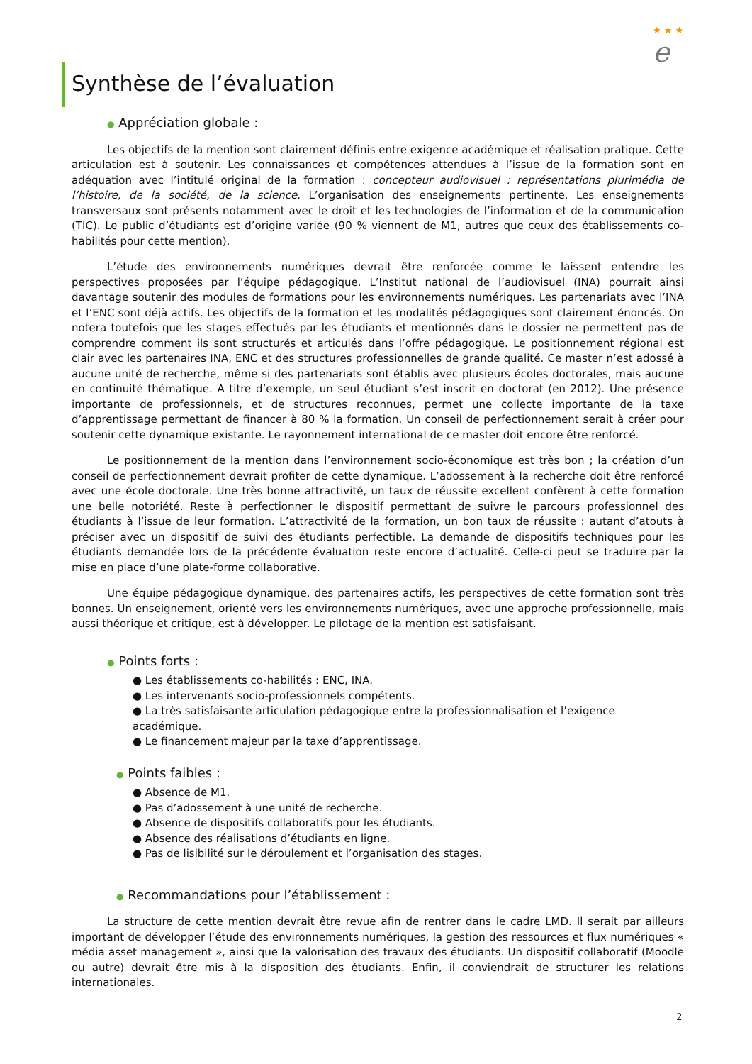★ ★ ★ e
Synthèse de l’évaluation
● Appréciation globale :
Les objectifs de la mention sont clairement définis entre exigence académique et réalisation pratique. Cette articulation est à soutenir. Les connaissances et compétences attendues à l’issue de la formation sont en adéquation avec l’intitulé original de la formation : concepteur audiovisuel : représentations plurimédia de l’histoire, de la société, de la science. L’organisation des enseignements pertinente. Les enseignements transversaux sont présents notamment avec le droit et les technologies de l’information et de la communication (TIC). Le public d’étudiants est d’origine variée (90 % viennent de M1, autres que ceux des établissements co-habilités pour cette mention).
L’étude des environnements numériques devrait être renforcée comme le laissent entendre les perspectives proposées par l’équipe pédagogique. L’Institut national de l’audiovisuel (INA) pourrait ainsi davantage soutenir des modules de formations pour les environnements numériques. Les partenariats avec l’INA et l’ENC sont déjà actifs. Les objectifs de la formation et les modalités pédagogiques sont clairement énoncés. On notera toutefois que les stages effectués par les étudiants et mentionnés dans le dossier ne permettent pas de comprendre comment ils sont structurés et articulés dans l’offre pédagogique. Le positionnement régional est clair avec les partenaires INA, ENC et des structures professionnelles de grande qualité. Ce master n’est adossé à aucune unité de recherche, même si des partenariats sont établis avec plusieurs écoles doctorales, mais aucune en continuité thématique. A titre d’exemple, un seul étudiant s’est inscrit en doctorat (en 2012). Une présence importante de professionnels, et de structures reconnues, permet une collecte importante de la taxe d’apprentissage permettant de financer à 80 % la formation. Un conseil de perfectionnement serait à créer pour soutenir cette dynamique existante. Le rayonnement international de ce master doit encore être renforcé.
Le positionnement de la mention dans l’environnement socio-économique est très bon ; la création d’un conseil de perfectionnement devrait profiter de cette dynamique. L’adossement à la recherche doit être renforcé avec une école doctorale. Une très bonne attractivité, un taux de réussite excellent confèrent à cette formation une belle notoriété. Reste à perfectionner le dispositif permettant de suivre le parcours professionnel des étudiants à l’issue de leur formation. L’attractivité de la formation, un bon taux de réussite : autant d’atouts à préciser avec un dispositif de suivi des étudiants perfectible. La demande de dispositifs techniques pour les étudiants demandée lors de la précédente évaluation reste encore d’actualité. Celle-ci peut se traduire par la mise en place d’une plate-forme collaborative.
Une équipe pédagogique dynamique, des partenaires actifs, les perspectives de cette formation sont très bonnes. Un enseignement, orienté vers les environnements numériques, avec une approche professionnelle, mais aussi théorique et critique, est à développer. Le pilotage de la mention est satisfaisant.
● Points forts :
● Les établissements co-habilités : ENC, INA.
● Les intervenants socio-professionnels compétents.
● La très satisfaisante articulation pédagogique entre la professionnalisation et l’exigence académique.
● Le financement majeur par la taxe d’apprentissage.
● Points faibles :
● Absence de M1.
● Pas d’adossement à une unité de recherche.
● Absence de dispositifs collaboratifs pour les étudiants.
● Absence des réalisations d’étudiants en ligne.
● Pas de lisibilité sur le déroulement et l’organisation des stages.
● Recommandations pour l’établissement :
La structure de cette mention devrait être revue afin de rentrer dans le cadre LMD. Il serait par ailleurs important de développer l’étude des environnements numériques, la gestion des ressources et flux numériques « média asset management », ainsi que la valorisation des travaux des étudiants. Un dispositif collaboratif (Moodle ou autre) devrait être mis à la disposition des étudiants. Enfin, il conviendrait de structurer les relations internationales.
2